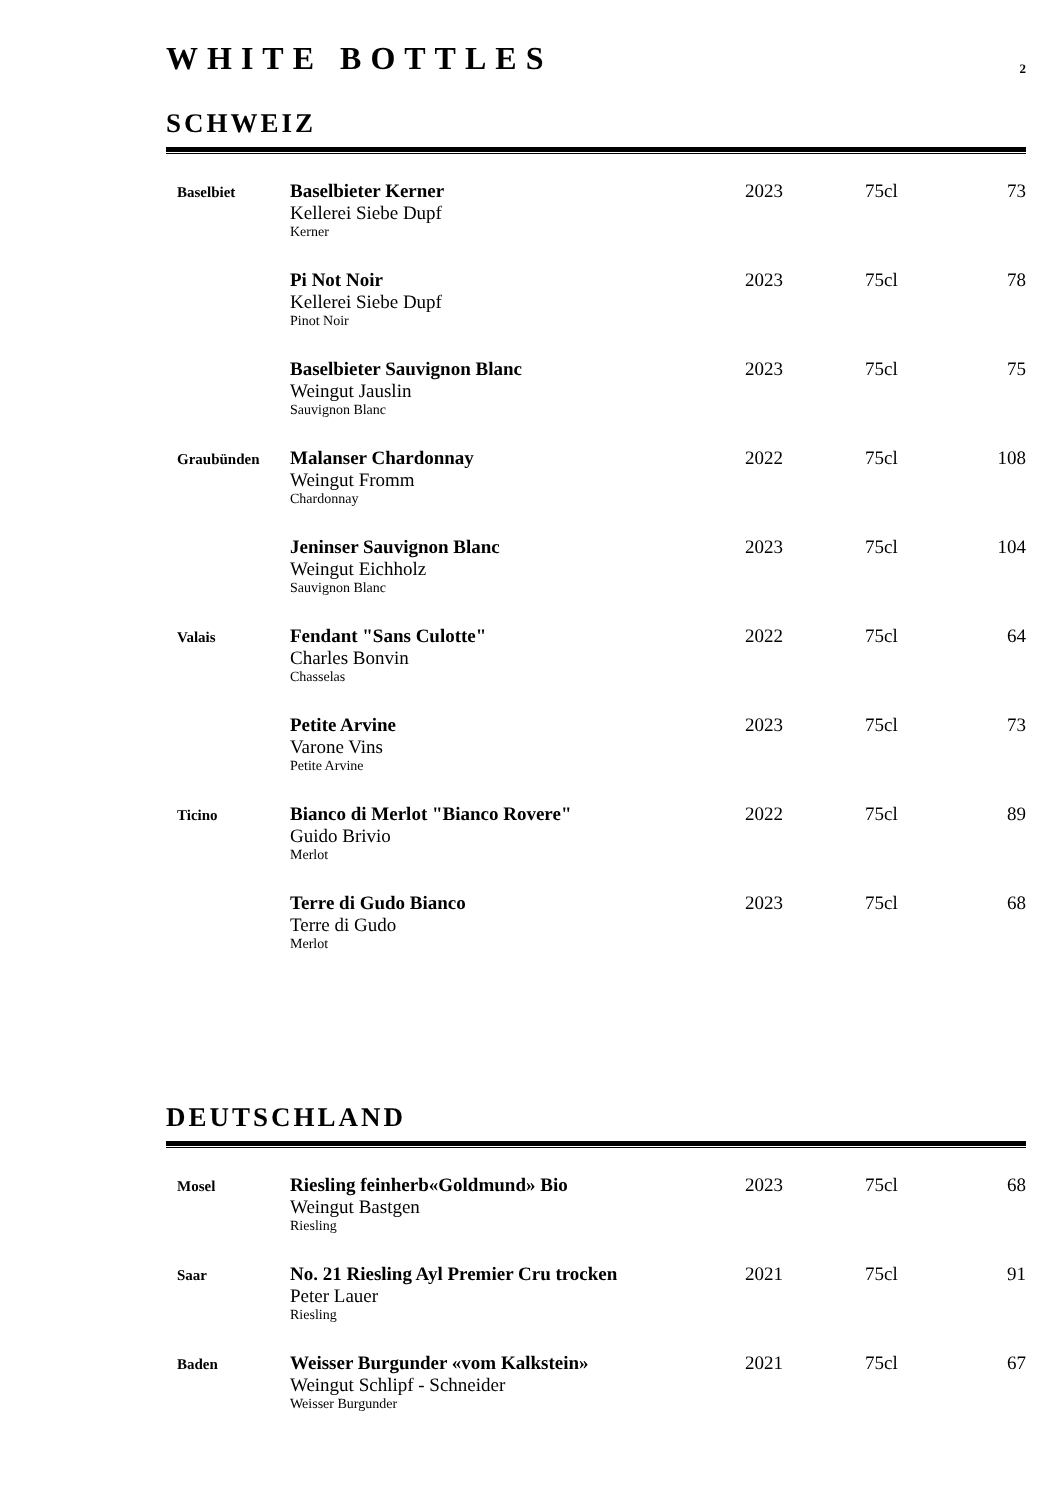WHITE BOTTLES
2
SCHWEIZ
| Baselbiet | Baselbieter Kerner Kellerei Siebe Dupf Kerner | 2023 | 75cl | 73 |
| | Pi Not Noir Kellerei Siebe Dupf Pinot Noir | 2023 | 75cl | 78 |
| | Baselbieter Sauvignon Blanc Weingut Jauslin Sauvignon Blanc | 2023 | 75cl | 75 |
| Graubünden | Malanser Chardonnay Weingut Fromm Chardonnay | 2022 | 75cl | 108 |
| | Jeninser Sauvignon Blanc Weingut Eichholz Sauvignon Blanc | 2023 | 75cl | 104 |
| Valais | Fendant "Sans Culotte" Charles Bonvin Chasselas | 2022 | 75cl | 64 |
| | Petite Arvine Varone Vins Petite Arvine | 2023 | 75cl | 73 |
| Ticino | Bianco di Merlot "Bianco Rovere" Guido Brivio Merlot | 2022 | 75cl | 89 |
| | Terre di Gudo Bianco Terre di Gudo Merlot | 2023 | 75cl | 68 |
DEUTSCHLAND
| Mosel | Riesling feinherb«Goldmund» Bio Weingut Bastgen Riesling | 2023 | 75cl | 68 |
| Saar | No. 21 Riesling Ayl Premier Cru trocken Peter Lauer Riesling | 2021 | 75cl | 91 |
| Baden | Weisser Burgunder «vom Kalkstein» Weingut Schlipf - Schneider Weisser Burgunder | 2021 | 75cl | 67 |